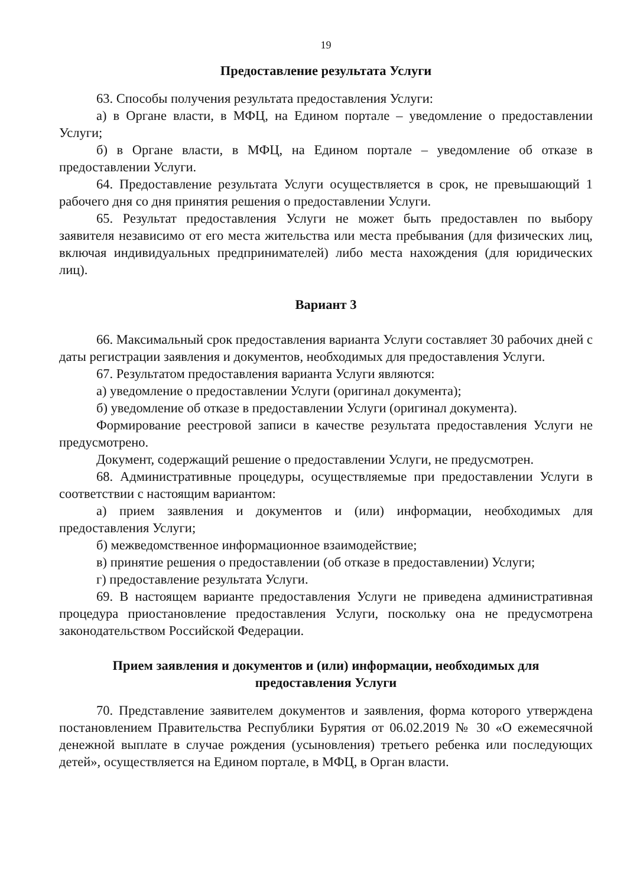19
Предоставление результата Услуги
63. Способы получения результата предоставления Услуги:
а) в Органе власти, в МФЦ, на Едином портале – уведомление о предоставлении Услуги;
б) в Органе власти, в МФЦ, на Едином портале – уведомление об отказе в предоставлении Услуги.
64. Предоставление результата Услуги осуществляется в срок, не превышающий 1 рабочего дня со дня принятия решения о предоставлении Услуги.
65. Результат предоставления Услуги не может быть предоставлен по выбору заявителя независимо от его места жительства или места пребывания (для физических лиц, включая индивидуальных предпринимателей) либо места нахождения (для юридических лиц).
Вариант 3
66. Максимальный срок предоставления варианта Услуги составляет 30 рабочих дней с даты регистрации заявления и документов, необходимых для предоставления Услуги.
67. Результатом предоставления варианта Услуги являются:
а) уведомление о предоставлении Услуги (оригинал документа);
б) уведомление об отказе в предоставлении Услуги (оригинал документа).
Формирование реестровой записи в качестве результата предоставления Услуги не предусмотрено.
Документ, содержащий решение о предоставлении Услуги, не предусмотрен.
68. Административные процедуры, осуществляемые при предоставлении Услуги в соответствии с настоящим вариантом:
а) прием заявления и документов и (или) информации, необходимых для предоставления Услуги;
б) межведомственное информационное взаимодействие;
в) принятие решения о предоставлении (об отказе в предоставлении) Услуги;
г) предоставление результата Услуги.
69. В настоящем варианте предоставления Услуги не приведена административная процедура приостановление предоставления Услуги, поскольку она не предусмотрена законодательством Российской Федерации.
Прием заявления и документов и (или) информации, необходимых для
предоставления Услуги
70. Представление заявителем документов и заявления, форма которого утверждена постановлением Правительства Республики Бурятия от 06.02.2019 № 30 «О ежемесячной денежной выплате в случае рождения (усыновления) третьего ребенка или последующих детей», осуществляется на Едином портале, в МФЦ, в Орган власти.